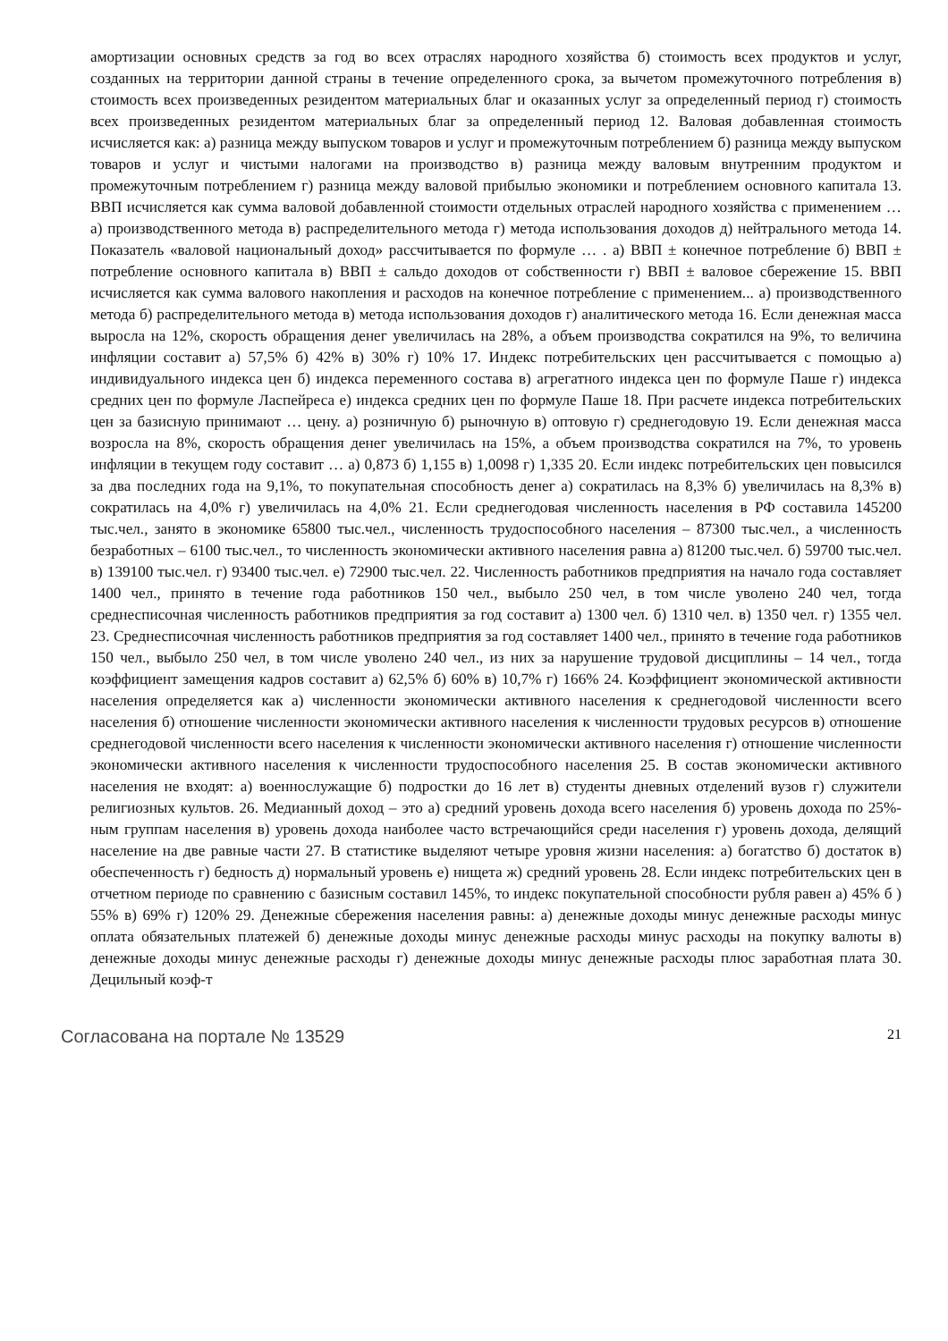амортизации основных средств за год во всех отраслях народного хозяйства б) стоимость всех продуктов и услуг, созданных на территории данной страны в течение определенного срока, за вычетом промежуточного потребления в) стоимость всех произведенных резидентом материальных благ и оказанных услуг за определенный период г) стоимость всех произведенных резидентом материальных благ за определенный период 12. Валовая добавленная стоимость исчисляется как: а) разница между выпуском товаров и услуг и промежуточным потреблением б) разница между выпуском товаров и услуг и чистыми налогами на производство в) разница между валовым внутренним продуктом и промежуточным потреблением г) разница между валовой прибылью экономики и потреблением основного капитала 13. ВВП исчисляется как сумма валовой добавленной стоимости отдельных отраслей народного хозяйства с применением … а) производственного метода в) распределительного метода г) метода использования доходов д) нейтрального метода 14. Показатель «валовой национальный доход» рассчитывается по формуле … . а) ВВП ± конечное потребление б) ВВП ± потребление основного капитала в) ВВП ± сальдо доходов от собственности г) ВВП ± валовое сбережение 15. ВВП исчисляется как сумма валового накопления и расходов на конечное потребление с применением... а) производственного метода б) распределительного метода в) метода использования доходов г) аналитического метода 16. Если денежная масса выросла на 12%, скорость обращения денег увеличилась на 28%, а объем производства сократился на 9%, то величина инфляции составит а) 57,5% б) 42% в) 30% г) 10% 17. Индекс потребительских цен рассчитывается с помощью а) индивидуального индекса цен б) индекса переменного состава в) агрегатного индекса цен по формуле Паше г) индекса средних цен по формуле Ласпейреса е) индекса средних цен по формуле Паше 18. При расчете индекса потребительских цен за базисную принимают … цену. а) розничную б) рыночную в) оптовую г) среднегодовую 19. Если денежная масса возросла на 8%, скорость обращения денег увеличилась на 15%, а объем производства сократился на 7%, то уровень инфляции в текущем году составит … а) 0,873 б) 1,155 в) 1,0098 г) 1,335 20. Если индекс потребительских цен повысился за два последних года на 9,1%, то покупательная способность денег а) сократилась на 8,3% б) увеличилась на 8,3% в) сократилась на 4,0% г) увеличилась на 4,0% 21. Если среднегодовая численность населения в РФ составила 145200 тыс.чел., занято в экономике 65800 тыс.чел., численность трудоспособного населения – 87300 тыс.чел., а численность безработных – 6100 тыс.чел., то численность экономически активного населения равна а) 81200 тыс.чел. б) 59700 тыс.чел. в) 139100 тыс.чел. г) 93400 тыс.чел. е) 72900 тыс.чел. 22. Численность работников предприятия на начало года составляет 1400 чел., принято в течение года работников 150 чел., выбыло 250 чел, в том числе уволено 240 чел, тогда среднесписочная численность работников предприятия за год составит а) 1300 чел. б) 1310 чел. в) 1350 чел. г) 1355 чел. 23. Среднесписочная численность работников предприятия за год составляет 1400 чел., принято в течение года работников 150 чел., выбыло 250 чел, в том числе уволено 240 чел., из них за нарушение трудовой дисциплины – 14 чел., тогда коэффициент замещения кадров составит а) 62,5% б) 60% в) 10,7% г) 166% 24. Коэффициент экономической активности населения определяется как а) численности экономически активного населения к среднегодовой численности всего населения б) отношение численности экономически активного населения к численности трудовых ресурсов в) отношение среднегодовой численности всего населения к численности экономически активного населения г) отношение численности экономически активного населения к численности трудоспособного населения 25. В состав экономически активного населения не входят: а) военнослужащие б) подростки до 16 лет в) студенты дневных отделений вузов г) служители религиозных культов. 26. Медианный доход – это а) средний уровень дохода всего населения б) уровень дохода по 25%-ным группам населения в) уровень дохода наиболее часто встречающийся среди населения г) уровень дохода, делящий население на две равные части 27. В статистике выделяют четыре уровня жизни населения: а) богатство б) достаток в) обеспеченность г) бедность д) нормальный уровень е) нищета ж) средний уровень 28. Если индекс потребительских цен в отчетном периоде по сравнению с базисным составил 145%, то индекс покупательной способности рубля равен а) 45% б ) 55% в) 69% г) 120% 29. Денежные сбережения населения равны: а) денежные доходы минус денежные расходы минус оплата обязательных платежей б) денежные доходы минус денежные расходы минус расходы на покупку валюты в) денежные доходы минус денежные расходы г) денежные доходы минус денежные расходы плюс заработная плата 30. Децильный коэф-т
Согласована на портале № 13529 21